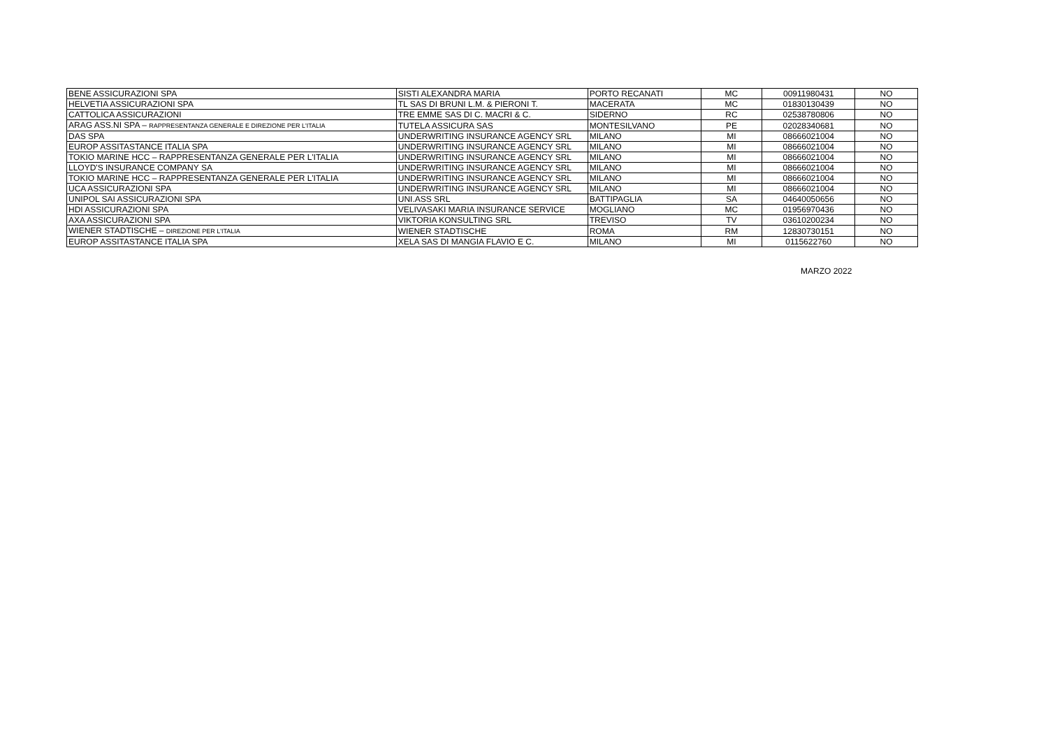| BENE ASSICURAZIONI SPA | SISTI ALEXANDRA MARIA | PORTO RECANATI | MC | 00911980431 | NO |
| HELVETIA ASSICURAZIONI SPA | TL SAS DI BRUNI L.M. & PIERONI T. | MACERATA | MC | 01830130439 | NO |
| CATTOLICA ASSICURAZIONI | TRE EMME SAS DI C. MACRI & C. | SIDERNO | RC | 02538780806 | NO |
| ARAG ASS.NI SPA – RAPPRESENTANZA GENERALE E DIREZIONE PER L'ITALIA | TUTELA ASSICURA SAS | MONTESILVANO | PE | 02028340681 | NO |
| DAS SPA | UNDERWRITING INSURANCE AGENCY SRL | MILANO | MI | 08666021004 | NO |
| EUROP ASSITASTANCE ITALIA SPA | UNDERWRITING INSURANCE AGENCY SRL | MILANO | MI | 08666021004 | NO |
| TOKIO MARINE HCC – RAPPRESENTANZA GENERALE PER L'ITALIA | UNDERWRITING INSURANCE AGENCY SRL | MILANO | MI | 08666021004 | NO |
| LLOYD'S INSURANCE COMPANY SA | UNDERWRITING INSURANCE AGENCY SRL | MILANO | MI | 08666021004 | NO |
| TOKIO MARINE HCC – RAPPRESENTANZA GENERALE PER L'ITALIA | UNDERWRITING INSURANCE AGENCY SRL | MILANO | MI | 08666021004 | NO |
| UCA ASSICURAZIONI SPA | UNDERWRITING INSURANCE AGENCY SRL | MILANO | MI | 08666021004 | NO |
| UNIPOL SAI ASSICURAZIONI SPA | UNI.ASS SRL | BATTIPAGLIA | SA | 04640050656 | NO |
| HDI ASSICURAZIONI SPA | VELIVASAKI MARIA INSURANCE SERVICE | MOGLIANO | MC | 01956970436 | NO |
| AXA ASSICURAZIONI SPA | VIKTORIA KONSULTING SRL | TREVISO | TV | 03610200234 | NO |
| WIENER STADTISCHE – DIREZIONE PER L'ITALIA | WIENER STADTISCHE | ROMA | RM | 12830730151 | NO |
| EUROP ASSITASTANCE ITALIA SPA | XELA SAS DI MANGIA FLAVIO E C. | MILANO | MI | 0115622760 | NO |
MARZO 2022